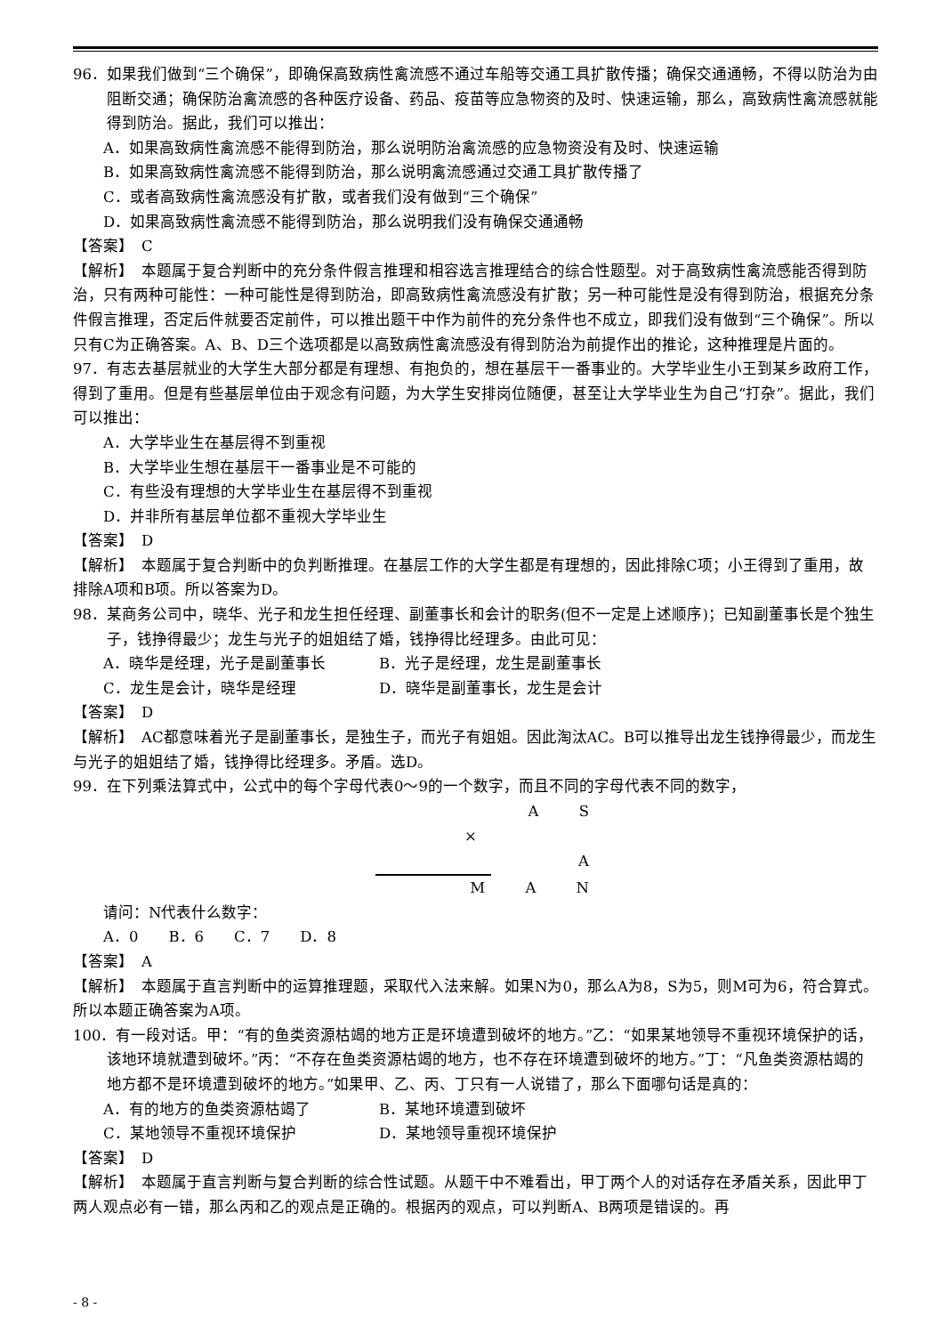96．如果我们做到“三个确保”，即确保高致病性禽流感不通过车船等交通工具扩散传播；确保交通通畅，不得以防治为由阻断交通；确保防治禽流感的各种医疗设备、药品、疫苗等应急物资的及时、快速运输，那么，高致病性禽流感就能得到防治。据此，我们可以推出：
A．如果高致病性禽流感不能得到防治，那么说明防治禽流感的应急物资没有及时、快速运输
B．如果高致病性禽流感不能得到防治，那么说明禽流感通过交通工具扩散传播了
C．或者高致病性禽流感没有扩散，或者我们没有做到“三个确保”
D．如果高致病性禽流感不能得到防治，那么说明我们没有确保交通通畅
【答案】　C
【解析】　本题属于复合判断中的充分条件假言推理和相容选言推理结合的综合性题型。对于高致病性禽流感能否得到防治，只有两种可能性：一种可能性是得到防治，即高致病性禽流感没有扩散；另一种可能性是没有得到防治，根据充分条件假言推理，否定后件就要否定前件，可以推出题干中作为前件的充分条件也不成立，即我们没有做到“三个确保”。所以只有C为正确答案。A、B、D三个选项都是以高致病性禽流感没有得到防治为前提作出的推论，这种推理是片面的。
97．有志去基层就业的大学生大部分都是有理想、有抱负的，想在基层干一番事业的。大学毕业生小王到某乡政府工作，得到了重用。但是有些基层单位由于观念有问题，为大学生安排岗位随便，甚至让大学毕业生为自己“打杂”。据此，我们可以推出：
A．大学毕业生在基层得不到重视
B．大学毕业生想在基层干一番事业是不可能的
C．有些没有理想的大学毕业生在基层得不到重视
D．并非所有基层单位都不重视大学毕业生
【答案】　D
【解析】　本题属于复合判断中的负判断推理。在基层工作的大学生都是有理想的，因此排除C项；小王得到了重用，故排除A项和B项。所以答案为D。
98．某商务公司中，晓华、光子和龙生担任经理、副董事长和会计的职务(但不一定是上述顺序)；已知副董事长是个独生子，钱挣得最少；龙生与光子的姐姐结了婚，钱挣得比经理多。由此可见：
A．晓华是经理，光子是副董事长 B．光子是经理，龙生是副董事长
C．龙生是会计，晓华是经理 D．晓华是副董事长，龙生是会计
【答案】　D
【解析】　AC都意味着光子是副董事长，是独生子，而光子有姐姐。因此淘汰AC。B可以推导出龙生钱挣得最少，而龙生与光子的姐姐结了婚，钱挣得比经理多。矛盾。选D。
99．在下列乘法算式中，公式中的每个字母代表0～9的一个数字，而且不同的字母代表不同的数字，
A S
× A
M A N
请问：N代表什么数字：
A．0　　B．6　　C．7　　D．8
【答案】　A
【解析】　本题属于直言判断中的运算推理题，采取代入法来解。如果N为0，那么A为8，S为5，则M可为6，符合算式。所以本题正确答案为A项。
100．有一段对话。甲：“有的鱼类资源枯竭的地方正是环境遭到破坏的地方。”乙：“如果某地领导不重视环境保护的话，该地环境就遭到破坏。”丙：“不存在鱼类资源枯竭的地方，也不存在环境遭到破坏的地方。”丁：“凡鱼类资源枯竭的地方都不是环境遭到破坏的地方。”如果甲、乙、丙、丁只有一人说错了，那么下面哪句话是真的：
A．有的地方的鱼类资源枯竭了 B．某地环境遭到破坏
C．某地领导不重视环境保护 D．某地领导重视环境保护
【答案】　D
【解析】　本题属于直言判断与复合判断的综合性试题。从题干中不难看出，甲丁两个人的对话存在矛盾关系，因此甲丁两人观点必有一错，那么丙和乙的观点是正确的。根据丙的观点，可以判断A、B两项是错误的。再
- 8 -